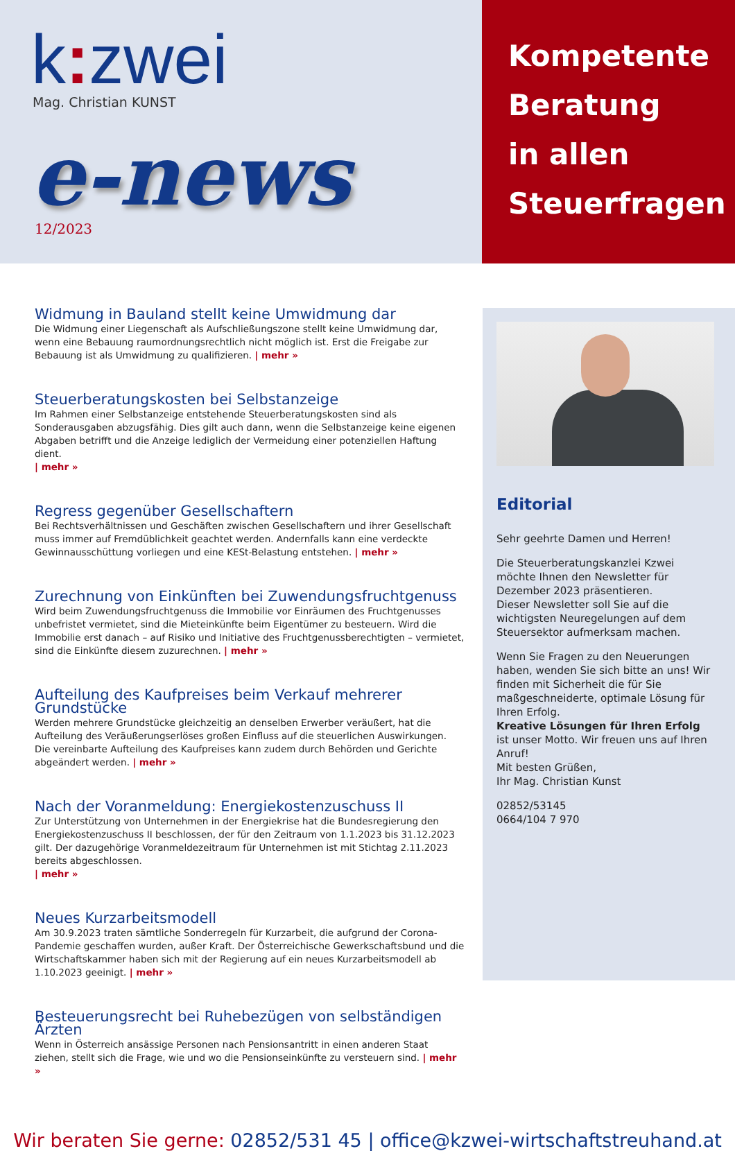k: zwei
Mag. Christian KUNST
e-news
12/2023
Kompetente
Beratung
in allen
Steuerfragen
Widmung in Bauland stellt keine Umwidmung dar
Die Widmung einer Liegenschaft als Aufschließungszone stellt keine Umwidmung dar, wenn eine Bebauung raumordnungsrechtlich nicht möglich ist. Erst die Freigabe zur Bebauung ist als Umwidmung zu qualifizieren. | mehr »
Steuerberatungskosten bei Selbstanzeige
Im Rahmen einer Selbstanzeige entstehende Steuerberatungskosten sind als Sonderausgaben abzugsfähig. Dies gilt auch dann, wenn die Selbstanzeige keine eigenen Abgaben betrifft und die Anzeige lediglich der Vermeidung einer potenziellen Haftung dient.
| mehr »
Regress gegenüber Gesellschaftern
Bei Rechtsverhältnissen und Geschäften zwischen Gesellschaftern und ihrer Gesellschaft muss immer auf Fremdüblichkeit geachtet werden. Andernfalls kann eine verdeckte Gewinnausschüttung vorliegen und eine KESt-Belastung entstehen. | mehr »
Zurechnung von Einkünften bei Zuwendungsfruchtgenuss
Wird beim Zuwendungsfruchtgenuss die Immobilie vor Einräumen des Fruchtgenusses unbefristet vermietet, sind die Mieteinkünfte beim Eigentümer zu besteuern. Wird die Immobilie erst danach – auf Risiko und Initiative des Fruchtgenussberechtigten – vermietet, sind die Einkünfte diesem zuzurechnen. | mehr »
Aufteilung des Kaufpreises beim Verkauf mehrerer Grundstücke
Werden mehrere Grundstücke gleichzeitig an denselben Erwerber veräußert, hat die Aufteilung des Veräußerungserlöses großen Einfluss auf die steuerlichen Auswirkungen. Die vereinbarte Aufteilung des Kaufpreises kann zudem durch Behörden und Gerichte abgeändert werden. | mehr »
Nach der Voranmeldung: Energiekostenzuschuss II
Zur Unterstützung von Unternehmen in der Energiekrise hat die Bundesregierung den Energiekostenzuschuss II beschlossen, der für den Zeitraum von 1.1.2023 bis 31.12.2023 gilt. Der dazugehörige Voranmeldezeitraum für Unternehmen ist mit Stichtag 2.11.2023 bereits abgeschlossen.
| mehr »
Neues Kurzarbeitsmodell
Am 30.9.2023 traten sämtliche Sonderregeln für Kurzarbeit, die aufgrund der Corona-Pandemie geschaffen wurden, außer Kraft. Der Österreichische Gewerkschaftsbund und die Wirtschaftskammer haben sich mit der Regierung auf ein neues Kurzarbeitsmodell ab 1.10.2023 geeinigt. | mehr »
Besteuerungsrecht bei Ruhebezügen von selbständigen Ärzten
Wenn in Österreich ansässige Personen nach Pensionsantritt in einen anderen Staat ziehen, stellt sich die Frage, wie und wo die Pensionseinkünfte zu versteuern sind. | mehr »
Editorial
Sehr geehrte Damen und Herren!
Die Steuerberatungskanzlei Kzwei möchte Ihnen den Newsletter für Dezember 2023 präsentieren.
Dieser Newsletter soll Sie auf die wichtigsten Neuregelungen auf dem Steuersektor aufmerksam machen.
Wenn Sie Fragen zu den Neuerungen haben, wenden Sie sich bitte an uns! Wir finden mit Sicherheit die für Sie maßgeschneiderte, optimale Lösung für Ihren Erfolg.
Kreative Lösungen für Ihren Erfolg ist unser Motto. Wir freuen uns auf Ihren Anruf!
Mit besten Grüßen,
Ihr Mag. Christian Kunst
02852/53145
0664/104 7 970
Wir beraten Sie gerne: 02852/531 45 | office@kzwei-wirtschaftstreuhand.at